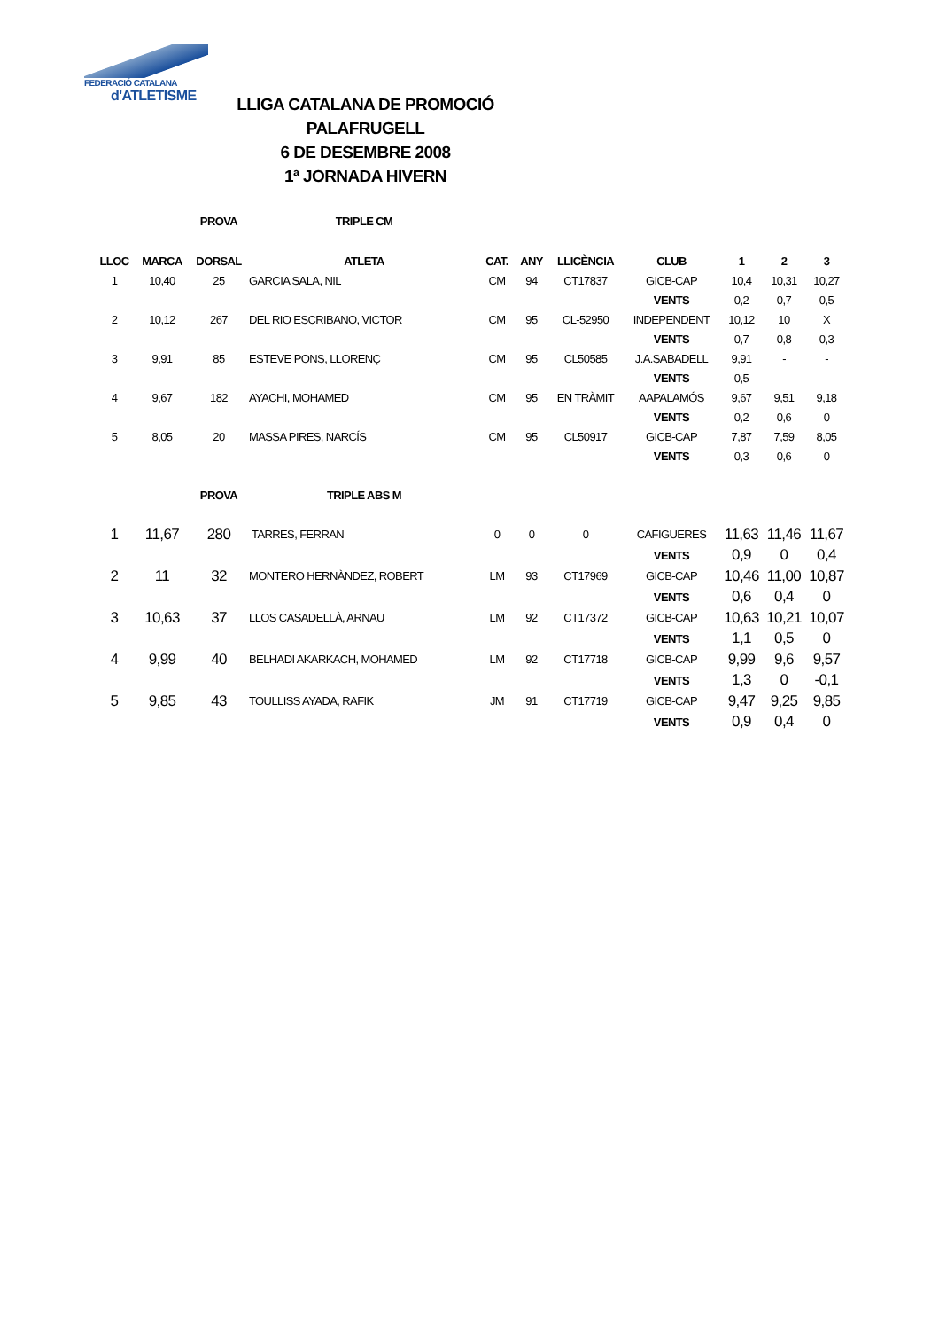FEDERACIÓ CATALANA
d'ATLETISME
LLIGA CATALANA DE PROMOCIÓ
PALAFRUGELL
6 DE DESEMBRE 2008
1ª JORNADA HIVERN
| | | PROVA | TRIPLE CM | | | | | | | |
| LLOC | MARCA | DORSAL | ATLETA | CAT. | ANY | LLICÈNCIA | CLUB | 1 | 2 | 3 |
| 1 | 10,40 | 25 | GARCIA SALA, NIL | CM | 94 | CT17837 | GICB-CAP | 10,4 | 10,31 | 10,27 |
| | | | | | | | VENTS | 0,2 | 0,7 | 0,5 |
| 2 | 10,12 | 267 | DEL RIO ESCRIBANO, VICTOR | CM | 95 | CL-52950 | INDEPENDENT | 10,12 | 10 | X |
| | | | | | | | VENTS | 0,7 | 0,8 | 0,3 |
| 3 | 9,91 | 85 | ESTEVE PONS, LLORENÇ | CM | 95 | CL50585 | J.A.SABADELL | 9,91 | - | - |
| | | | | | | | VENTS | 0,5 | | |
| 4 | 9,67 | 182 | AYACHI, MOHAMED | CM | 95 | EN TRÀMIT | AAPALAMÓS | 9,67 | 9,51 | 9,18 |
| | | | | | | | VENTS | 0,2 | 0,6 | 0 |
| 5 | 8,05 | 20 | MASSA PIRES, NARCÍS | CM | 95 | CL50917 | GICB-CAP | 7,87 | 7,59 | 8,05 |
| | | | | | | | VENTS | 0,3 | 0,6 | 0 |
| | | PROVA | TRIPLE ABS M | | | | | | | |
| 1 | 11,67 | 280 | TARRES, FERRAN | 0 | 0 | 0 | CAFIGUERES | 11,63 | 11,46 | 11,67 |
| | | | | | | | VENTS | 0,9 | 0 | 0,4 |
| 2 | 11 | 32 | MONTERO HERNÀNDEZ, ROBERT | LM | 93 | CT17969 | GICB-CAP | 10,46 | 11,00 | 10,87 |
| | | | | | | | VENTS | 0,6 | 0,4 | 0 |
| 3 | 10,63 | 37 | LLOS CASADELLÀ, ARNAU | LM | 92 | CT17372 | GICB-CAP | 10,63 | 10,21 | 10,07 |
| | | | | | | | VENTS | 1,1 | 0,5 | 0 |
| 4 | 9,99 | 40 | BELHADI AKARKACH, MOHAMED | LM | 92 | CT17718 | GICB-CAP | 9,99 | 9,6 | 9,57 |
| | | | | | | | VENTS | 1,3 | 0 | -0,1 |
| 5 | 9,85 | 43 | TOULLISS AYADA, RAFIK | JM | 91 | CT17719 | GICB-CAP | 9,47 | 9,25 | 9,85 |
| | | | | | | | VENTS | 0,9 | 0,4 | 0 |